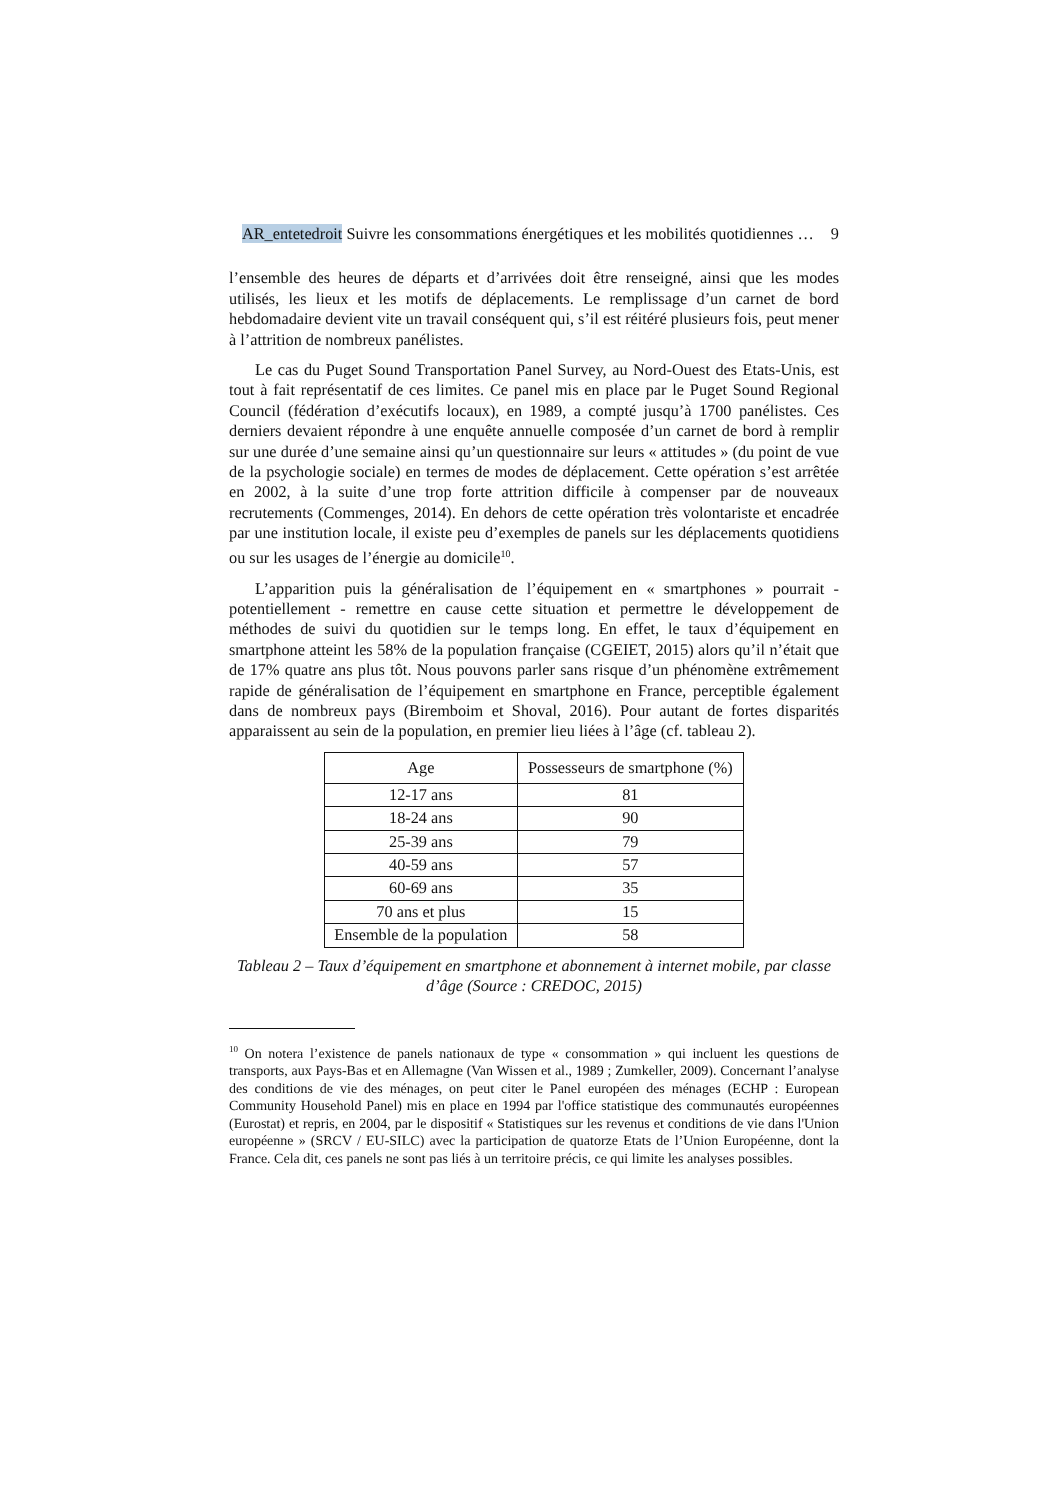AR_entetedroit Suivre les consommations énergétiques et les mobilités quotidiennes … 9
l’ensemble des heures de départs et d’arrivées doit être renseigné, ainsi que les modes utilisés, les lieux et les motifs de déplacements. Le remplissage d’un carnet de bord hebdomadaire devient vite un travail conséquent qui, s’il est réitéré plusieurs fois, peut mener à l’attrition de nombreux panélistes.
Le cas du Puget Sound Transportation Panel Survey, au Nord-Ouest des Etats-Unis, est tout à fait représentatif de ces limites. Ce panel mis en place par le Puget Sound Regional Council (fédération d’exécutifs locaux), en 1989, a compté jusqu’à 1700 panélistes. Ces derniers devaient répondre à une enquête annuelle composée d’un carnet de bord à remplir sur une durée d’une semaine ainsi qu’un questionnaire sur leurs « attitudes » (du point de vue de la psychologie sociale) en termes de modes de déplacement. Cette opération s’est arrêtée en 2002, à la suite d’une trop forte attrition difficile à compenser par de nouveaux recrutements (Commenges, 2014). En dehors de cette opération très volontariste et encadrée par une institution locale, il existe peu d’exemples de panels sur les déplacements quotidiens ou sur les usages de l’énergie au domicile<sup>10</sup>.
L’apparition puis la généralisation de l’équipement en « smartphones » pourrait - potentiellement - remettre en cause cette situation et permettre le développement de méthodes de suivi du quotidien sur le temps long. En effet, le taux d’équipement en smartphone atteint les 58% de la population française (CGEIET, 2015) alors qu’il n’était que de 17% quatre ans plus tôt. Nous pouvons parler sans risque d’un phénomène extrêmement rapide de généralisation de l’équipement en smartphone en France, perceptible également dans de nombreux pays (Biremboim et Shoval, 2016). Pour autant de fortes disparités apparaissent au sein de la population, en premier lieu liées à l’âge (cf. tableau 2).
| Age | Possesseurs de smartphone (%) |
| --- | --- |
| 12-17 ans | 81 |
| 18-24 ans | 90 |
| 25-39 ans | 79 |
| 40-59 ans | 57 |
| 60-69 ans | 35 |
| 70 ans et plus | 15 |
| Ensemble de la population | 58 |
Tableau 2 – Taux d’équipement en smartphone et abonnement à internet mobile, par classe d’âge (Source : CREDOC, 2015)
<sup>10</sup> On notera l’existence de panels nationaux de type « consommation » qui incluent les questions de transports, aux Pays-Bas et en Allemagne (Van Wissen et al., 1989 ; Zumkeller, 2009). Concernant l’analyse des conditions de vie des ménages, on peut citer le Panel européen des ménages (ECHP : European Community Household Panel) mis en place en 1994 par l'office statistique des communautés européennes (Eurostat) et repris, en 2004, par le dispositif « Statistiques sur les revenus et conditions de vie dans l'Union européenne » (SRCV / EU-SILC) avec la participation de quatorze Etats de l’Union Européenne, dont la France. Cela dit, ces panels ne sont pas liés à un territoire précis, ce qui limite les analyses possibles.